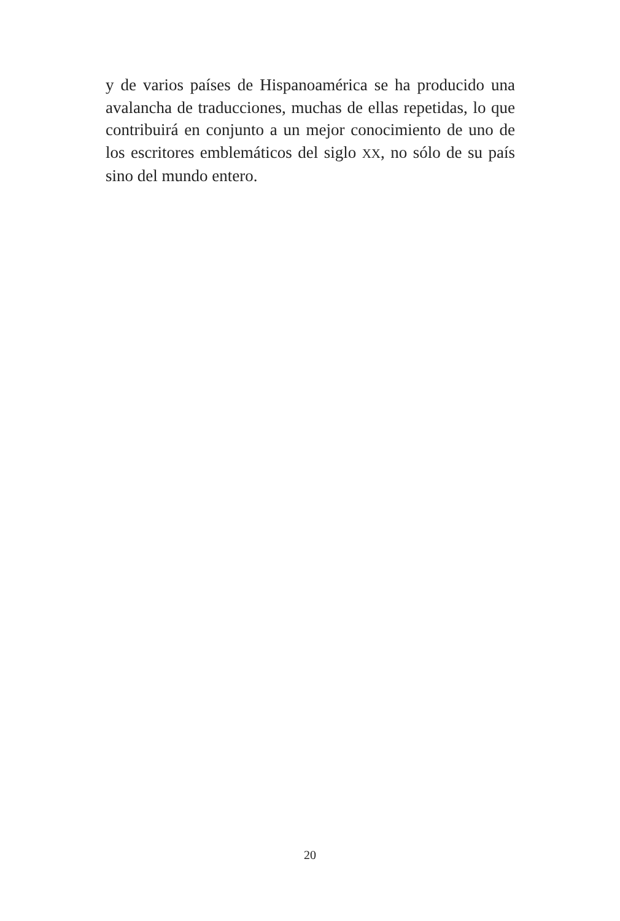y de varios países de Hispanoamérica se ha producido una avalancha de traducciones, muchas de ellas repetidas, lo que contribuirá en conjunto a un mejor conocimiento de uno de los escritores emblemáticos del siglo XX, no sólo de su país sino del mundo entero.
20